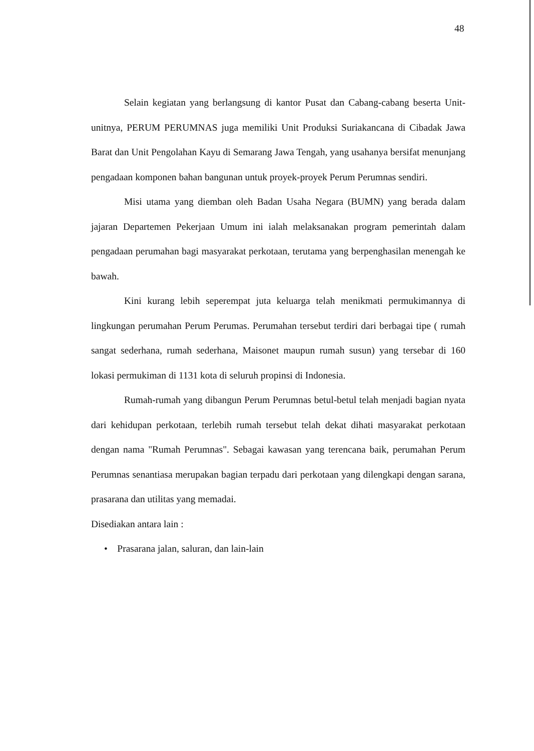48
Selain kegiatan yang berlangsung di kantor Pusat dan Cabang-cabang beserta Unit-unitnya, PERUM PERUMNAS juga memiliki Unit Produksi Suriakancana di Cibadak Jawa Barat dan Unit Pengolahan Kayu di Semarang Jawa Tengah, yang usahanya bersifat menunjang pengadaan komponen bahan bangunan untuk proyek-proyek Perum Perumnas sendiri.
Misi utama yang diemban oleh Badan Usaha Negara (BUMN) yang berada dalam jajaran Departemen Pekerjaan Umum ini ialah melaksanakan program pemerintah dalam pengadaan perumahan bagi masyarakat perkotaan, terutama yang berpenghasilan menengah ke bawah.
Kini kurang lebih seperempat juta keluarga telah menikmati permukimannya di lingkungan perumahan Perum Perumas. Perumahan tersebut terdiri dari berbagai tipe ( rumah sangat sederhana, rumah sederhana, Maisonet maupun rumah susun) yang tersebar di 160 lokasi permukiman di 1131 kota di seluruh propinsi di Indonesia.
Rumah-rumah yang dibangun Perum Perumnas betul-betul telah menjadi bagian nyata dari kehidupan perkotaan, terlebih rumah tersebut telah dekat dihati masyarakat perkotaan dengan nama "Rumah Perumnas". Sebagai kawasan yang terencana baik, perumahan Perum Perumnas senantiasa merupakan bagian terpadu dari perkotaan yang dilengkapi dengan sarana, prasarana dan utilitas yang memadai.
Disediakan antara lain :
• Prasarana jalan, saluran, dan lain-lain